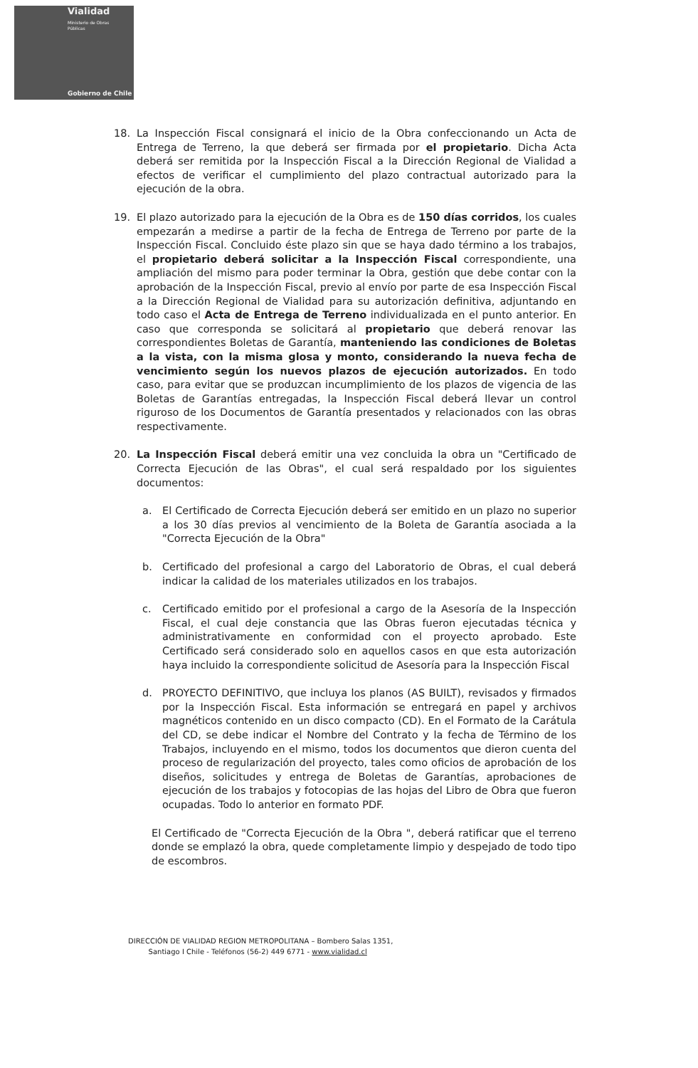Vialidad
Ministerio de Obras
Públicas
Gobierno de Chile
18. La Inspección Fiscal consignará el inicio de la Obra confeccionando un Acta de Entrega de Terreno, la que deberá ser firmada por el propietario. Dicha Acta deberá ser remitida por la Inspección Fiscal a la Dirección Regional de Vialidad a efectos de verificar el cumplimiento del plazo contractual autorizado para la ejecución de la obra.
19. El plazo autorizado para la ejecución de la Obra es de 150 días corridos, los cuales empezarán a medirse a partir de la fecha de Entrega de Terreno por parte de la Inspección Fiscal. Concluido éste plazo sin que se haya dado término a los trabajos, el propietario deberá solicitar a la Inspección Fiscal correspondiente, una ampliación del mismo para poder terminar la Obra, gestión que debe contar con la aprobación de la Inspección Fiscal, previo al envío por parte de esa Inspección Fiscal a la Dirección Regional de Vialidad para su autorización definitiva, adjuntando en todo caso el Acta de Entrega de Terreno individualizada en el punto anterior. En caso que corresponda se solicitará al propietario que deberá renovar las correspondientes Boletas de Garantía, manteniendo las condiciones de Boletas a la vista, con la misma glosa y monto, considerando la nueva fecha de vencimiento según los nuevos plazos de ejecución autorizados. En todo caso, para evitar que se produzcan incumplimiento de los plazos de vigencia de las Boletas de Garantías entregadas, la Inspección Fiscal deberá llevar un control riguroso de los Documentos de Garantía presentados y relacionados con las obras respectivamente.
20. La Inspección Fiscal deberá emitir una vez concluida la obra un "Certificado de Correcta Ejecución de las Obras", el cual será respaldado por los siguientes documentos:
a. El Certificado de Correcta Ejecución deberá ser emitido en un plazo no superior a los 30 días previos al vencimiento de la Boleta de Garantía asociada a la "Correcta Ejecución de la Obra"
b. Certificado del profesional a cargo del Laboratorio de Obras, el cual deberá indicar la calidad de los materiales utilizados en los trabajos.
c. Certificado emitido por el profesional a cargo de la Asesoría de la Inspección Fiscal, el cual deje constancia que las Obras fueron ejecutadas técnica y administrativamente en conformidad con el proyecto aprobado. Este Certificado será considerado solo en aquellos casos en que esta autorización haya incluido la correspondiente solicitud de Asesoría para la Inspección Fiscal
d. PROYECTO DEFINITIVO, que incluya los planos (AS BUILT), revisados y firmados por la Inspección Fiscal. Esta información se entregará en papel y archivos magnéticos contenido en un disco compacto (CD). En el Formato de la Carátula del CD, se debe indicar el Nombre del Contrato y la fecha de Término de los Trabajos, incluyendo en el mismo, todos los documentos que dieron cuenta del proceso de regularización del proyecto, tales como oficios de aprobación de los diseños, solicitudes y entrega de Boletas de Garantías, aprobaciones de ejecución de los trabajos y fotocopias de las hojas del Libro de Obra que fueron ocupadas. Todo lo anterior en formato PDF.
El Certificado de "Correcta Ejecución de la Obra ", deberá ratificar que el terreno donde se emplazó la obra, quede completamente limpio y despejado de todo tipo de escombros.
DIRECCIÓN DE VIALIDAD REGION METROPOLITANA – Bombero Salas 1351,
Santiago I Chile - Teléfonos (56-2) 449 6771 - www.vialidad.cl